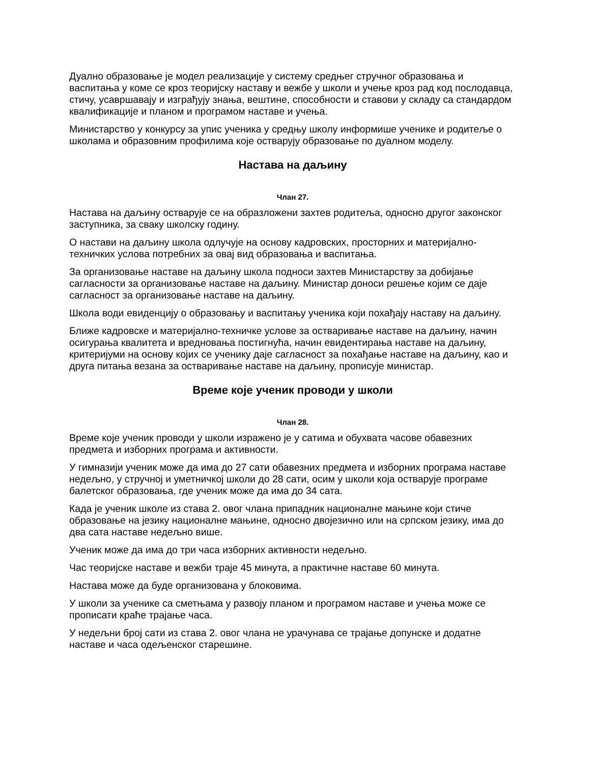Дуално образовање је модел реализације у систему средњег стручног образовања и васпитања у коме се кроз теоријску наставу и вежбе у школи и учење кроз рад код послодавца, стичу, усавршавају и изграђују знања, вештине, способности и ставови у складу са стандардом квалификације и планом и програмом наставе и учења.
Министарство у конкурсу за упис ученика у средњу школу информише ученике и родитеље о школама и образовним профилима које остварују образовање по дуалном моделу.
Настава на даљину
Члан 27.
Настава на даљину остварује се на образложени захтев родитеља, односно другог законског заступника, за сваку школску годину.
О настави на даљину школа одлучује на основу кадровских, просторних и материјално-техничких услова потребних за овај вид образовања и васпитања.
За организовање наставе на даљину школа подноси захтев Министарству за добијање сагласности за организовање наставе на даљину. Министар доноси решење којим се даје сагласност за организовање наставе на даљину.
Школа води евиденцију о образовању и васпитању ученика који похађају наставу на даљину.
Ближе кадровске и материјално-техничке услове за остваривање наставе на даљину, начин осигурања квалитета и вредновања постигнућа, начин евидентирања наставе на даљину, критеријуми на основу којих се ученику даје сагласност за похађање наставе на даљину, као и друга питања везана за остваривање наставе на даљину, прописује министар.
Време које ученик проводи у школи
Члан 28.
Време које ученик проводи у школи изражено је у сатима и обухвата часове обавезних предмета и изборних програма и активности.
У гимназији ученик може да има до 27 сати обавезних предмета и изборних програма наставе недељно, у стручној и уметничкој школи до 28 сати, осим у школи која остварује програме балетског образовања, где ученик може да има до 34 сата.
Када је ученик школе из става 2. овог члана припадник националне мањине који стиче образовање на језику националне мањине, односно двојезично или на српском језику, има до два сата наставе недељно више.
Ученик може да има до три часа изборних активности недељно.
Час теоријске наставе и вежби траје 45 минута, а практичне наставе 60 минута.
Настава може да буде организована у блоковима.
У школи за ученике са сметњама у развоју планом и програмом наставе и учења може се прописати краће трајање часа.
У недељни број сати из става 2. овог члана не урачунава се трајање допунске и додатне наставе и часа одељенског старешине.